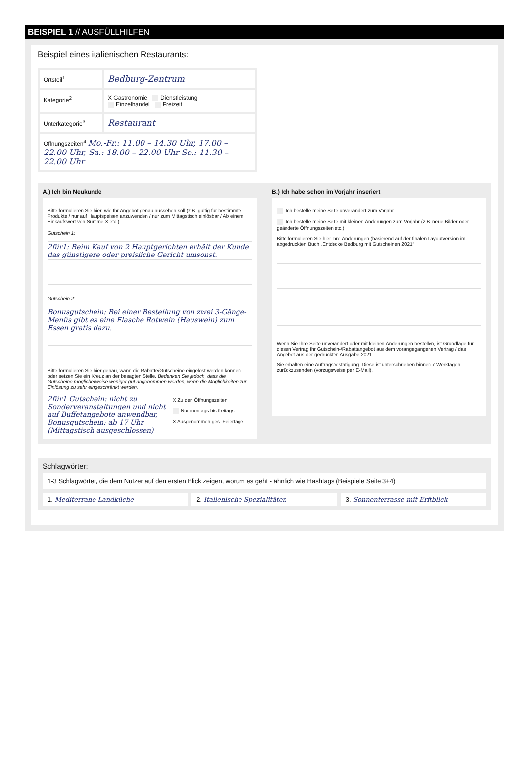BEISPIEL 1 // AUSFÜLLHILFEN
Beispiel eines italienischen Restaurants:
Ortsteil<sup>1</sup>
Bedburg-Zentrum
Kategorie<sup>2</sup> X Gastronomie Dienstleistung
Einzelhandel Freizeit
Unterkategorie<sup>3</sup>
Restaurant
Öffnungszeiten<sup>4</sup> Mo.-Fr.: 11.00 – 14.30 Uhr, 17.00 – 22.00 Uhr, Sa.: 18.00 – 22.00 Uhr So.: 11.30 – 22.00 Uhr
A.) Ich bin Neukunde
Bitte formulieren Sie hier, wie Ihr Angebot genau aussehen soll (z.B. gültig für bestimmte Produkte / nur auf Hauptspeisen anzuwenden / nur zum Mittagstisch einlösbar / Ab einem Einkaufswert von Summe X etc.)
Gutschein 1:
2für1: Beim Kauf von 2 Hauptgerichten erhält der Kunde das günstigere oder preisliche Gericht umsonst.
Gutschein 2:
Bonusgutschein: Bei einer Bestellung von zwei 3-Gänge-Menüs gibt es eine Flasche Rotwein (Hauswein) zum Essen gratis dazu.
Bitte formulieren Sie hier genau, wann die Rabatte/Gutscheine eingelöst werden können oder setzen Sie ein Kreuz an der besagten Stelle. Bedenken Sie jedoch, dass die Gutscheine möglicherweise weniger gut angenommen werden, wenn die Möglichkeiten zur Einlösung zu sehr eingeschränkt werden.
2für1 Gutschein: nicht zu Sonderveranstaltungen und nicht auf Buffetangebote anwendbar, Bonusgutschein: ab 17 Uhr (Mittagstisch ausgeschlossen)
X Zu den Öffnungszeiten
Nur montags bis freitags
X Ausgenommen ges. Feiertage
B.) Ich habe schon im Vorjahr inseriert
Ich bestelle meine Seite unverändert zum Vorjahr
Ich bestelle meine Seite mit kleinen Änderungen zum Vorjahr (z.B. neue Bilder oder geänderte Öffnungszeiten etc.)
Bitte formulieren Sie hier Ihre Änderungen (basierend auf der finalen Layoutversion im abgedruckten Buch „Entdecke Bedburg mit Gutscheinen 2021“
Wenn Sie Ihre Seite unverändert oder mit kleinen Änderungen bestellen, ist Grundlage für diesen Vertrag Ihr Gutschein-/Rabattangebot aus dem vorangegangenen Vertrag / das Angebot aus der gedruckten Ausgabe 2021.
Sie erhalten eine Auftragsbestätigung. Diese ist unterschrieben binnen 7 Werktagen zurückzusenden (vorzugsweise per E-Mail).
Schlagwörter:
1-3 Schlagwörter, die dem Nutzer auf den ersten Blick zeigen, worum es geht - ähnlich wie Hashtags (Beispiele Seite 3+4)
1. Mediterrane Landküche 2. Italienische Spezialitäten 3. Sonnenterrasse mit Erftblick